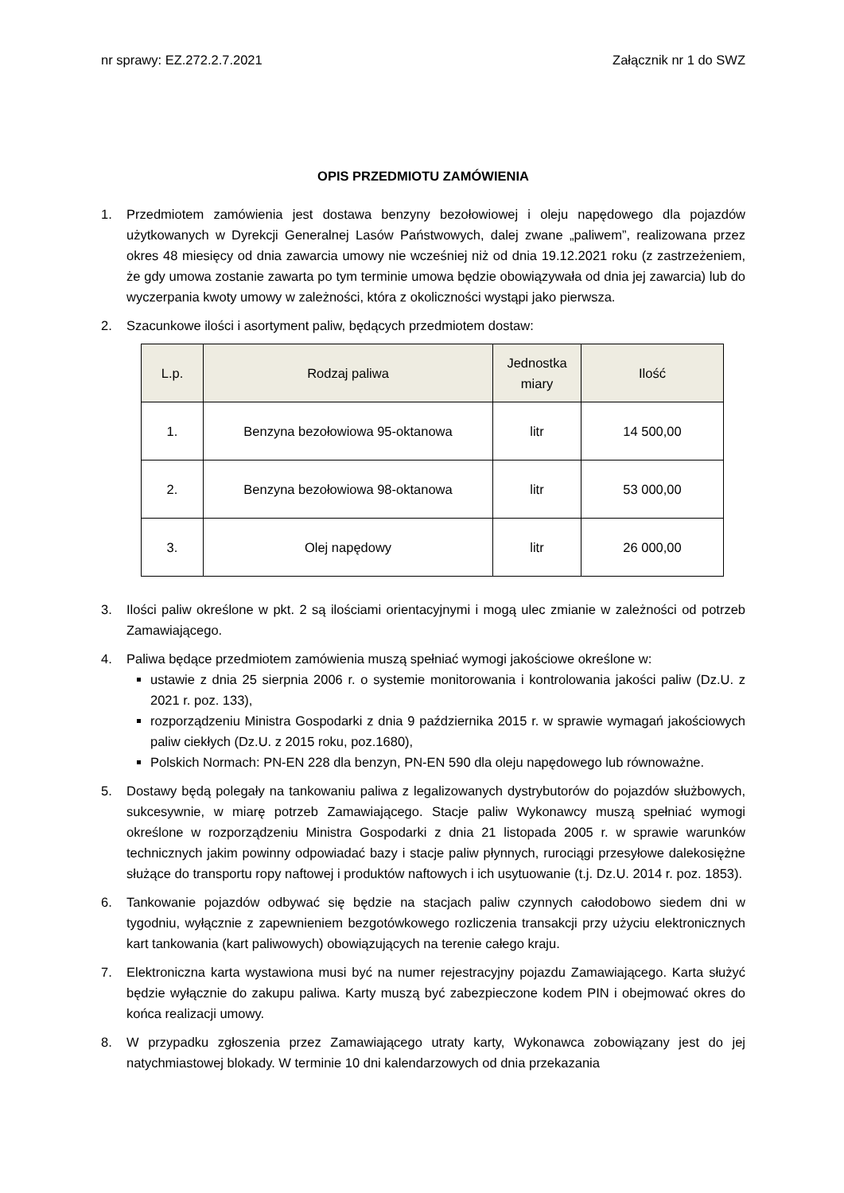nr sprawy: EZ.272.2.7.2021 Załącznik nr 1 do SWZ
OPIS PRZEDMIOTU ZAMÓWIENIA
1. Przedmiotem zamówienia jest dostawa benzyny bezołowiowej i oleju napędowego dla pojazdów użytkowanych w Dyrekcji Generalnej Lasów Państwowych, dalej zwane „paliwem”, realizowana przez okres 48 miesięcy od dnia zawarcia umowy nie wcześniej niż od dnia 19.12.2021 roku (z zastrzeżeniem, że gdy umowa zostanie zawarta po tym terminie umowa będzie obowiązywała od dnia jej zawarcia) lub do wyczerpania kwoty umowy w zależności, która z okoliczności wystąpi jako pierwsza.
2. Szacunkowe ilości i asortyment paliw, będących przedmiotem dostaw:
| L.p. | Rodzaj paliwa | Jednostka miary | Ilość |
| --- | --- | --- | --- |
| 1. | Benzyna bezołowiowa 95-oktanowa | litr | 14 500,00 |
| 2. | Benzyna bezołowiowa 98-oktanowa | litr | 53 000,00 |
| 3. | Olej napędowy | litr | 26 000,00 |
3. Ilości paliw określone w pkt. 2 są ilościami orientacyjnymi i mogą ulec zmianie w zależności od potrzeb Zamawiającego.
4. Paliwa będące przedmiotem zamówienia muszą spełniać wymogi jakościowe określone w:
ustawie z dnia 25 sierpnia 2006 r. o systemie monitorowania i kontrolowania jakości paliw (Dz.U. z 2021 r. poz. 133),
rozporządzeniu Ministra Gospodarki z dnia 9 października 2015 r. w sprawie wymagań jakościowych paliw ciekłych (Dz.U. z 2015 roku, poz.1680),
Polskich Normach: PN-EN 228 dla benzyn, PN-EN 590 dla oleju napędowego lub równoważne.
5. Dostawy będą polegały na tankowaniu paliwa z legalizowanych dystrybutorów do pojazdów służbowych, sukcesywnie, w miarę potrzeb Zamawiającego. Stacje paliw Wykonawcy muszą spełniać wymogi określone w rozporządzeniu Ministra Gospodarki z dnia 21 listopada 2005 r. w sprawie warunków technicznych jakim powinny odpowiadać bazy i stacje paliw płynnych, rurociągi przesyłowe dalekosiężne służące do transportu ropy naftowej i produktów naftowych i ich usytuowanie (t.j. Dz.U. 2014 r. poz. 1853).
6. Tankowanie pojazdów odbywać się będzie na stacjach paliw czynnych całodobowo siedem dni w tygodniu, wyłącznie z zapewnieniem bezgotówkowego rozliczenia transakcji przy użyciu elektronicznych kart tankowania (kart paliwowych) obowiązujących na terenie całego kraju.
7. Elektroniczna karta wystawiona musi być na numer rejestracyjny pojazdu Zamawiającego. Karta służyć będzie wyłącznie do zakupu paliwa. Karty muszą być zabezpieczone kodem PIN i obejmować okres do końca realizacji umowy.
8. W przypadku zgłoszenia przez Zamawiającego utraty karty, Wykonawca zobowiązany jest do jej natychmiastowej blokady. W terminie 10 dni kalendarzowych od dnia przekazania